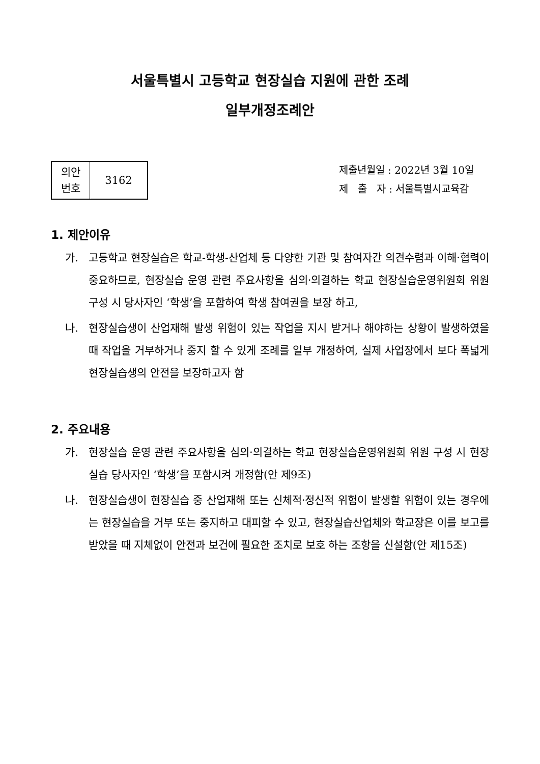서울특별시 고등학교 현장실습 지원에 관한 조례
일부개정조례안
| 의안 번호 | 3162 |
제출년월일 : 2022년 3월 10일
제 출 자 : 서울특별시교육감
1. 제안이유
가. 고등학교 현장실습은 학교-학생-산업체 등 다양한 기관 및 참여자간 의견수렴과 이해·협력이 중요하므로, 현장실습 운영 관련 주요사항을 심의·의결하는 학교 현장실습운영위원회 위원 구성 시 당사자인 ‘학생’을 포함하여 학생 참여권을 보장 하고,
나. 현장실습생이 산업재해 발생 위험이 있는 작업을 지시 받거나 해야하는 상황이 발생하였을 때 작업을 거부하거나 중지 할 수 있게 조례를 일부 개정하여, 실제 사업장에서 보다 폭넓게 현장실습생의 안전을 보장하고자 함
2. 주요내용
가. 현장실습 운영 관련 주요사항을 심의·의결하는 학교 현장실습운영위원회 위원 구성 시 현장실습 당사자인 ‘학생’을 포함시켜 개정함(안 제9조)
나. 현장실습생이 현장실습 중 산업재해 또는 신체적·정신적 위험이 발생할 위험이 있는 경우에는 현장실습을 거부 또는 중지하고 대피할 수 있고, 현장실습산업체와 학교장은 이를 보고를 받았을 때 지체없이 안전과 보건에 필요한 조치로 보호 하는 조항을 신설함(안 제15조)